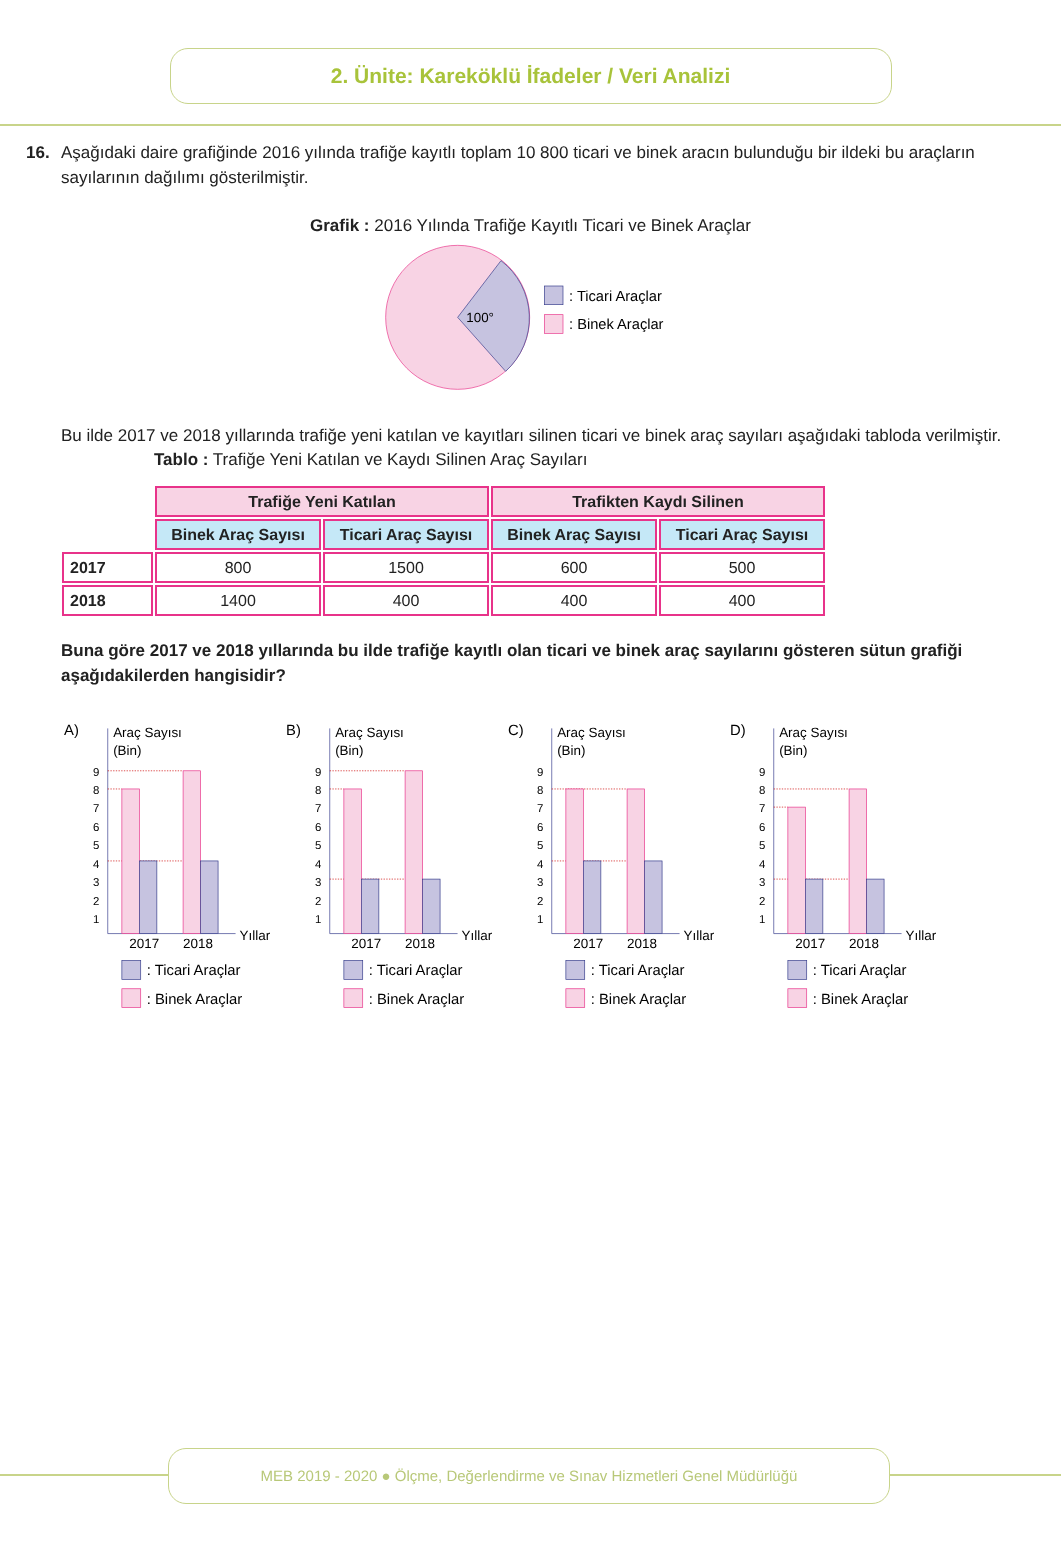2. Ünite: Kareköklü İfadeler / Veri Analizi
16. Aşağıdaki daire grafiğinde 2016 yılında trafiğe kayıtlı toplam 10 800 ticari ve binek aracın bulunduğu bir ildeki bu araçların sayılarının dağılımı gösterilmiştir.
Grafik : 2016 Yılında Trafiğe Kayıtlı Ticari ve Binek Araçlar
100°
: Ticari Araçlar
: Binek Araçlar
Bu ilde 2017 ve 2018 yıllarında trafiğe yeni katılan ve kayıtları silinen ticari ve binek araç sayıları aşağıdaki tabloda verilmiştir.
Tablo : Trafiğe Yeni Katılan ve Kaydı Silinen Araç Sayıları
| | Trafiğe Yeni Katılan | | Trafikten Kaydı Silinen | |
| | Binek Araç Sayısı | Ticari Araç Sayısı | Binek Araç Sayısı | Ticari Araç Sayısı |
| 2017 | 800 | 1500 | 600 | 500 |
| 2018 | 1400 | 400 | 400 | 400 |
Buna göre 2017 ve 2018 yıllarında bu ilde trafiğe kayıtlı olan ticari ve binek araç sayılarını gösteren sütun grafiği aşağıdakilerden hangisidir?
A)
Araç Sayısı
(Bin)
9
8
7
6
5
4
3
2
1
2017
2018
Yıllar
: Ticari Araçlar
: Binek Araçlar
B)
Araç Sayısı
(Bin)
9
8
7
6
5
4
3
2
1
2017
2018
Yıllar
: Ticari Araçlar
: Binek Araçlar
C)
Araç Sayısı
(Bin)
9
8
7
6
5
4
3
2
1
2017
2018
Yıllar
: Ticari Araçlar
: Binek Araçlar
D)
Araç Sayısı
(Bin)
9
8
7
6
5
4
3
2
1
2017
2018
Yıllar
: Ticari Araçlar
: Binek Araçlar
MEB 2019 - 2020 ● Ölçme, Değerlendirme ve Sınav Hizmetleri Genel Müdürlüğü